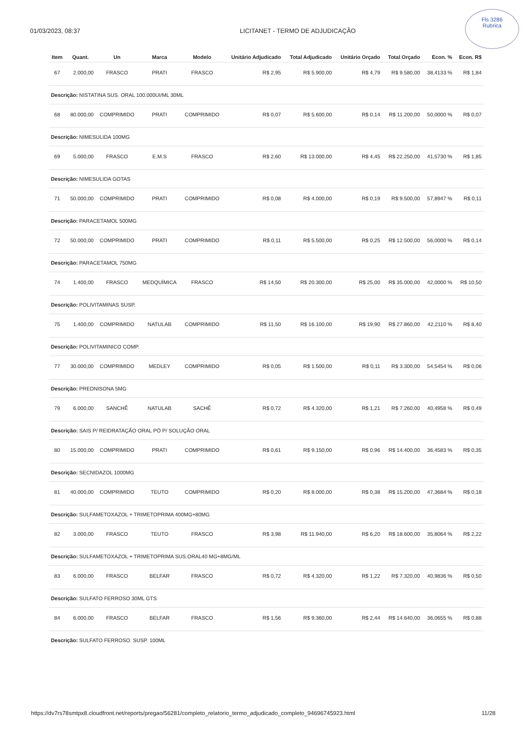01/03/2023, 08:37 LICITANET - TERMO DE ADJUDICAÇÃO
Fls 3286
Rubrica
| Item | Quant. | Un | Marca | Modelo | Unitário Adjudicado | Total Adjudicado | Unitário Orçado | Total Orçado | Econ. % | Econ. R$ |
| --- | --- | --- | --- | --- | --- | --- | --- | --- | --- | --- |
| 67 | 2.000,00 | FRASCO | PRATI | FRASCO | R$ 2,95 | R$ 5.900,00 | R$ 4,79 | R$ 9.580,00 | 38,4133 % | R$ 1,84 |
| Descrição: NISTATINA SUS. ORAL 100.000UI/ML 30ML | | | | | | | | | | |
| 68 | 80.000,00 | COMPRIMIDO | PRATI | COMPRIMIDO | R$ 0,07 | R$ 5.600,00 | R$ 0,14 | R$ 11.200,00 | 50,0000 % | R$ 0,07 |
| Descrição: NIMESULIDA 100MG | | | | | | | | | | |
| 69 | 5.000,00 | FRASCO | E.M.S | FRASCO | R$ 2,60 | R$ 13.000,00 | R$ 4,45 | R$ 22.250,00 | 41,5730 % | R$ 1,85 |
| Descrição: NIMESULIDA GOTAS | | | | | | | | | | |
| 71 | 50.000,00 | COMPRIMIDO | PRATI | COMPRIMIDO | R$ 0,08 | R$ 4.000,00 | R$ 0,19 | R$ 9.500,00 | 57,8947 % | R$ 0,11 |
| Descrição: PARACETAMOL 500MG | | | | | | | | | | |
| 72 | 50.000,00 | COMPRIMIDO | PRATI | COMPRIMIDO | R$ 0,11 | R$ 5.500,00 | R$ 0,25 | R$ 12.500,00 | 56,0000 % | R$ 0,14 |
| Descrição: PARACETAMOL 750MG | | | | | | | | | | |
| 74 | 1.400,00 | FRASCO | MEDQUÍMICA | FRASCO | R$ 14,50 | R$ 20.300,00 | R$ 25,00 | R$ 35.000,00 | 42,0000 % | R$ 10,50 |
| Descrição: POLIVITAMINAS SUSP. | | | | | | | | | | |
| 75 | 1.400,00 | COMPRIMIDO | NATULAB | COMPRIMIDO | R$ 11,50 | R$ 16.100,00 | R$ 19,90 | R$ 27.860,00 | 42,2110 % | R$ 8,40 |
| Descrição: POLIVITAMINICO COMP. | | | | | | | | | | |
| 77 | 30.000,00 | COMPRIMIDO | MEDLEY | COMPRIMIDO | R$ 0,05 | R$ 1.500,00 | R$ 0,11 | R$ 3.300,00 | 54,5454 % | R$ 0,06 |
| Descrição: PREDNISONA 5MG | | | | | | | | | | |
| 79 | 6.000,00 | SANCHÊ | NATULAB | SACHÊ | R$ 0,72 | R$ 4.320,00 | R$ 1,21 | R$ 7.260,00 | 40,4958 % | R$ 0,49 |
| Descrição: SAIS P/ REIDRATAÇÃO ORAL PÓ P/ SOLUÇÃO ORAL | | | | | | | | | | |
| 80 | 15.000,00 | COMPRIMIDO | PRATI | COMPRIMIDO | R$ 0,61 | R$ 9.150,00 | R$ 0,96 | R$ 14.400,00 | 36,4583 % | R$ 0,35 |
| Descrição: SECNIDAZOL 1000MG | | | | | | | | | | |
| 81 | 40.000,00 | COMPRIMIDO | TEUTO | COMPRIMIDO | R$ 0,20 | R$ 8.000,00 | R$ 0,38 | R$ 15.200,00 | 47,3684 % | R$ 0,18 |
| Descrição: SULFAMETOXAZOL + TRIMETOPRIMA 400MG+80MG | | | | | | | | | | |
| 82 | 3.000,00 | FRASCO | TEUTO | FRASCO | R$ 3,98 | R$ 11.940,00 | R$ 6,20 | R$ 18.600,00 | 35,8064 % | R$ 2,22 |
| Descrição: SULFAMETOXAZOL + TRIMETOPRIMA SUS.ORAL40 MG+8MG/ML | | | | | | | | | | |
| 83 | 6.000,00 | FRASCO | BELFAR | FRASCO | R$ 0,72 | R$ 4.320,00 | R$ 1,22 | R$ 7.320,00 | 40,9836 % | R$ 0,50 |
| Descrição: SULFATO FERROSO 30ML GTS | | | | | | | | | | |
| 84 | 6.000,00 | FRASCO | BELFAR | FRASCO | R$ 1,56 | R$ 9.360,00 | R$ 2,44 | R$ 14.640,00 | 36,0655 % | R$ 0,88 |
| Descrição: SULFATO FERROSO. SUSP. 100ML | | | | | | | | | | |
https://dv7rs78smtpx8.cloudfront.net/reports/pregao/56281/completo_relatorio_termo_adjudicado_completo_94696745923.html 11/28